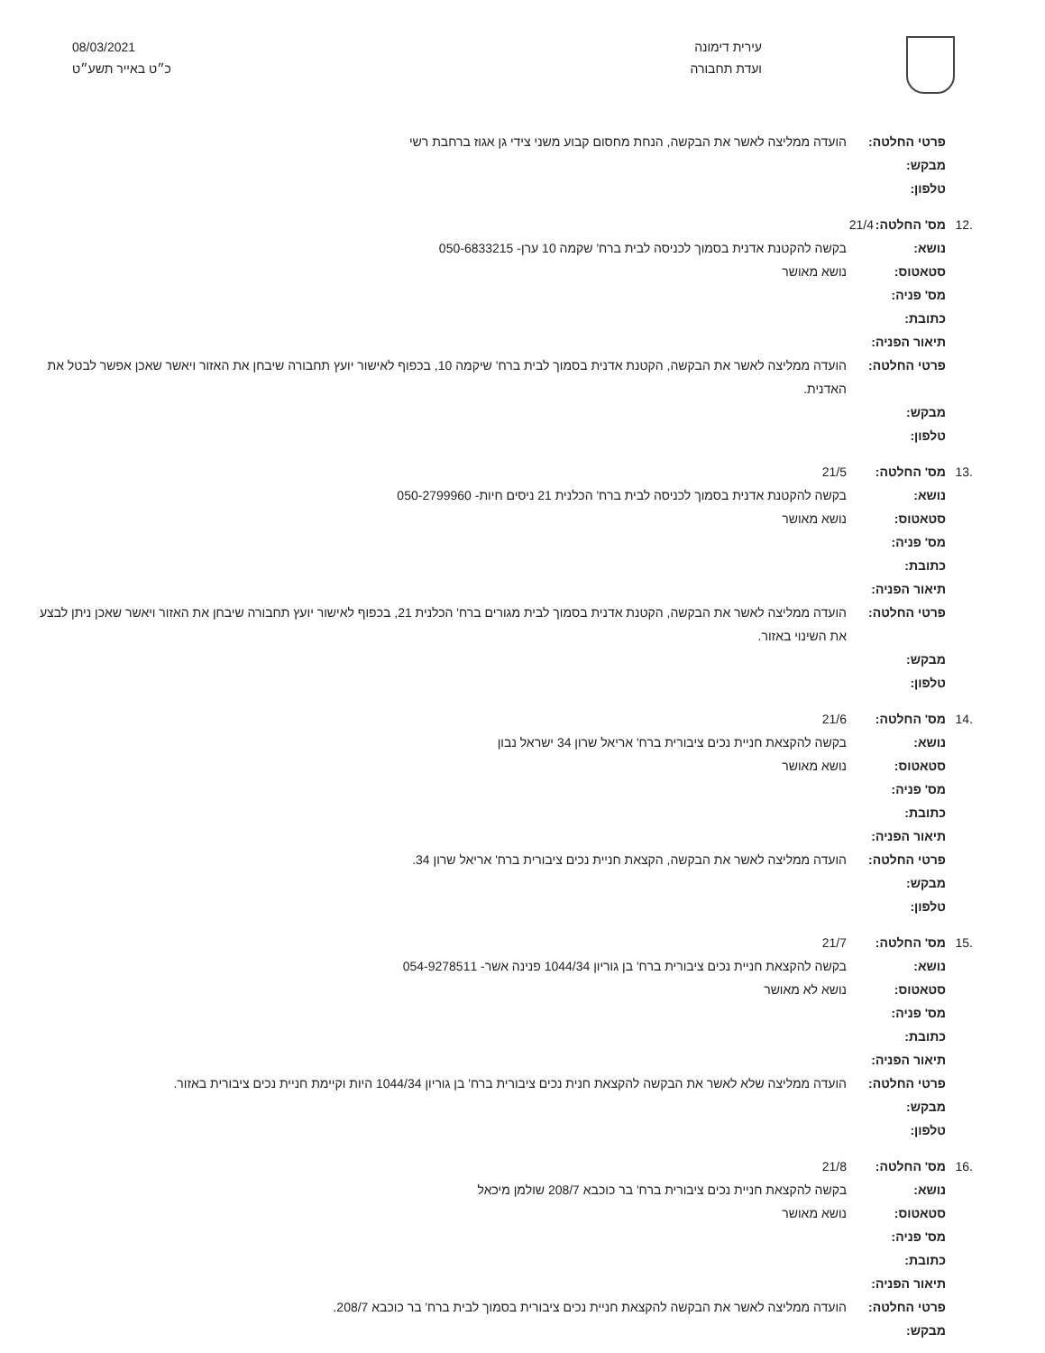עירית דימונה
ועדת תחבורה
08/03/2021
כ״ט באייר תשע״ט
פרטי החלטה: הועדה ממליצה לאשר את הבקשה, הנחת מחסום קבוע משני צידי גן אגוז ברחבת רשי
מבקש:
טלפון:
.12 מס' החלטה: 21/4
נושא: בקשה להקטנת אדנית בסמוך לכניסה לבית ברח' שקמה 10 ערן- 050-6833215
סטאטוס: נושא מאושר
מס' פניה:
כתובת:
תיאור הפניה:
פרטי החלטה: הועדה ממליצה לאשר את הבקשה, הקטנת אדנית בסמוך לבית ברח' שיקמה 10, בכפוף לאישור יועץ תחבורה שיבחן את האזור ויאשר שאכן אפשר לבטל את האדנית.
מבקש:
טלפון:
.13 מס' החלטה: 21/5
נושא: בקשה להקטנת אדנית בסמוך לכניסה לבית ברח' הכלנית 21 ניסים חיות- 050-2799960
סטאטוס: נושא מאושר
מס' פניה:
כתובת:
תיאור הפניה:
פרטי החלטה: הועדה ממליצה לאשר את הבקשה, הקטנת אדנית בסמוך לבית מגורים ברח' הכלנית 21, בכפוף לאישור יועץ תחבורה שיבחן את האזור ויאשר שאכן ניתן לבצע את השינוי באזור.
מבקש:
טלפון:
.14 מס' החלטה: 21/6
נושא: בקשה להקצאת חניית נכים ציבורית ברח' אריאל שרון 34 ישראל נבון
סטאטוס: נושא מאושר
מס' פניה:
כתובת:
תיאור הפניה:
פרטי החלטה: הועדה ממליצה לאשר את הבקשה, הקצאת חניית נכים ציבורית ברח' אריאל שרון 34.
מבקש:
טלפון:
.15 מס' החלטה: 21/7
נושא: בקשה להקצאת חניית נכים ציבורית ברח' בן גוריון 1044/34 פנינה אשר- 054-9278511
סטאטוס: נושא לא מאושר
מס' פניה:
כתובת:
תיאור הפניה:
פרטי החלטה: הועדה ממליצה שלא לאשר את הבקשה להקצאת חנית נכים ציבורית ברח' בן גוריון 1044/34 היות וקיימת חניית נכים ציבורית באזור.
מבקש:
טלפון:
.16 מס' החלטה: 21/8
נושא: בקשה להקצאת חניית נכים ציבורית ברח' בר כוכבא 208/7 שולמן מיכאל
סטאטוס: נושא מאושר
מס' פניה:
כתובת:
תיאור הפניה:
פרטי החלטה: הועדה ממליצה לאשר את הבקשה להקצאת חניית נכים ציבורית בסמוך לבית ברח' בר כוכבא 208/7.
מבקש: